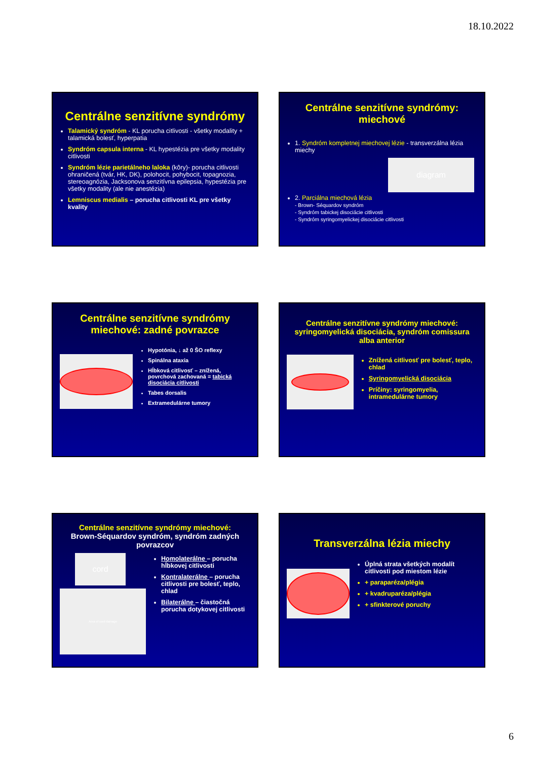18.10.2022
Centrálne senzitívne syndrómy
Talamický syndróm - KL porucha citlivosti - všetky modality + talamická bolesť, hyperpatia
Syndróm capsula interna - KL hypestézia pre všetky modality citlivosti
Syndróm lézie parietálneho laloka (kôry)- porucha citlivosti ohraničená (tvár, HK, DK), polohocit, pohybocit, topagnozia, stereoagnózia, Jacksonova senzitívna epilepsia, hypestézia pre všetky modality (ale nie anestézia)
Lemniscus medialis – porucha citlivosti KL pre všetky kvality
Centrálne senzitívne syndrómy: miechové
1. Syndróm kompletnej miechovej lézie - transverzálna lézia miechy
diagram
2. Parciálna miechová lézia
- Brown- Séquardov syndróm
- Syndróm tabickej disociácie citlivosti
- Syndróm syringomyelickej disociácie citlivosti
Centrálne senzitívne syndrómy miechové: zadné povrazce
Hypotónia, ↓ až 0 ŠO reflexy
Spinálna ataxia
Hĺbková citlivosť – znížená, povrchová zachovaná = tabická disociácia citlivosti
Tabes dorsalis
Extramedulárne tumory
Centrálne senzitívne syndrómy miechové: syringomyelická disociácia, syndróm comissura alba anterior
Znížená citlivosť pre bolesť, teplo, chlad
Syringomyelická disociácia
Príčiny: syringomyelia, intramedulárne tumory
Centrálne senzitívne syndrómy miechové:
Brown-Séquardov syndróm, syndróm zadných povrazcov
cord
Area of cord damage
Homolaterálne – porucha hĺbkovej citlivosti
Kontralaterálne – porucha citlivosti pre bolesť, teplo, chlad
Bilaterálne – čiastočná porucha dotykovej citlivosti
Transverzálna lézia miechy
Úplná strata všetkých modalít citlivosti pod miestom lézie
+ paraparéza/plégia
+ kvadruparéza/plégia
+ sfinkterové poruchy
6